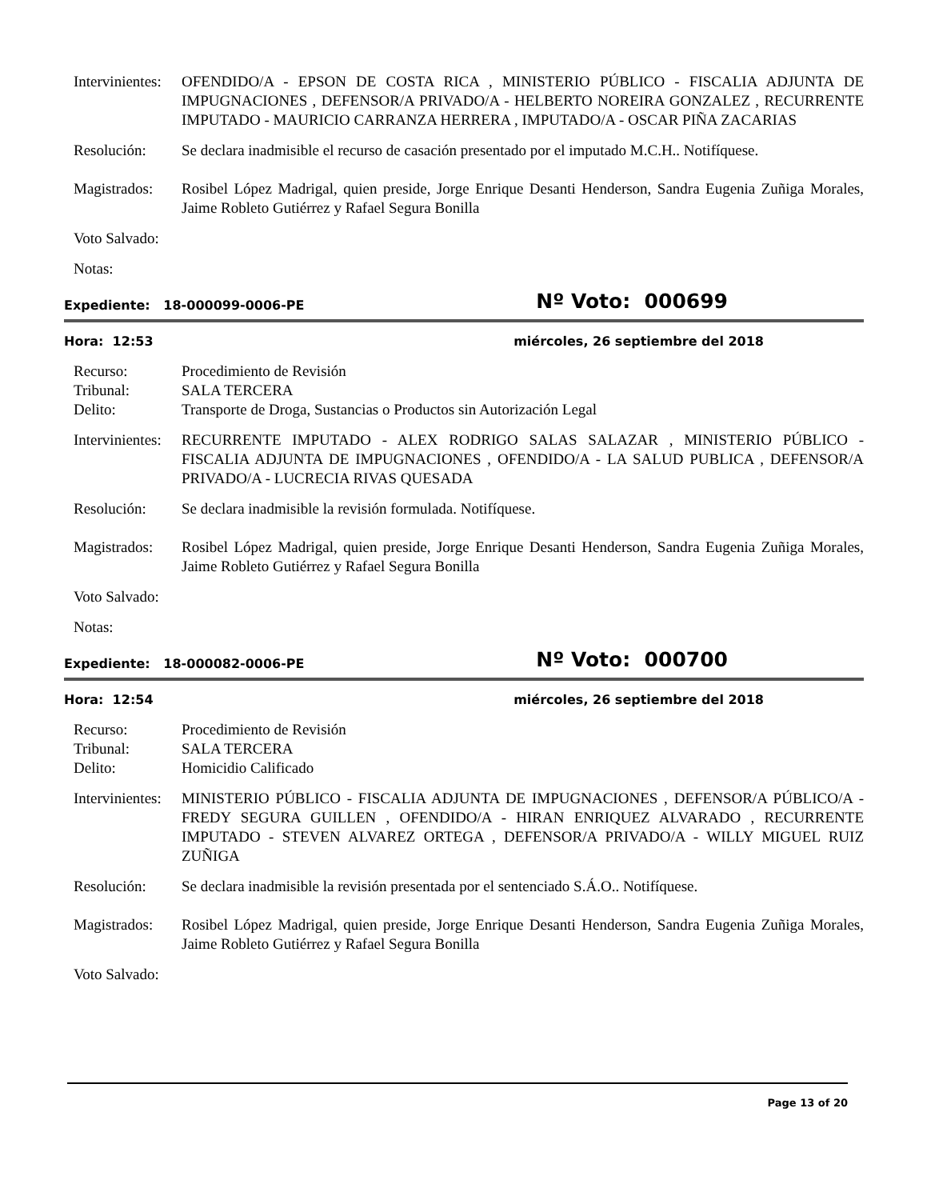Intervinientes:
OFENDIDO/A - EPSON DE COSTA RICA , MINISTERIO PÚBLICO - FISCALIA ADJUNTA DE IMPUGNACIONES , DEFENSOR/A PRIVADO/A - HELBERTO NOREIRA GONZALEZ , RECURRENTE IMPUTADO - MAURICIO CARRANZA HERRERA , IMPUTADO/A - OSCAR PIÑA ZACARIAS
Resolución: Se declara inadmisible el recurso de casación presentado por el imputado M.C.H.. Notifíquese.
Magistrados:
Rosibel López Madrigal, quien preside, Jorge Enrique Desanti Henderson, Sandra Eugenia Zuñiga Morales, Jaime Robleto Gutiérrez y Rafael Segura Bonilla
Voto Salvado:
Notas:
Expediente: 18-000099-0006-PE Nº Voto: 000699
Hora: 12:53 miércoles, 26 septiembre del 2018
Recurso: Procedimiento de Revisión
Tribunal: SALA TERCERA
Delito: Transporte de Droga, Sustancias o Productos sin Autorización Legal
Intervinientes:
RECURRENTE IMPUTADO - ALEX RODRIGO SALAS SALAZAR , MINISTERIO PÚBLICO - FISCALIA ADJUNTA DE IMPUGNACIONES , OFENDIDO/A - LA SALUD PUBLICA , DEFENSOR/A PRIVADO/A - LUCRECIA RIVAS QUESADA
Resolución: Se declara inadmisible la revisión formulada. Notifíquese.
Magistrados:
Rosibel López Madrigal, quien preside, Jorge Enrique Desanti Henderson, Sandra Eugenia Zuñiga Morales, Jaime Robleto Gutiérrez y Rafael Segura Bonilla
Voto Salvado:
Notas:
Expediente: 18-000082-0006-PE Nº Voto: 000700
Hora: 12:54 miércoles, 26 septiembre del 2018
Recurso: Procedimiento de Revisión
Tribunal: SALA TERCERA
Delito: Homicidio Calificado
Intervinientes:
MINISTERIO PÚBLICO - FISCALIA ADJUNTA DE IMPUGNACIONES , DEFENSOR/A PÚBLICO/A - FREDY SEGURA GUILLEN , OFENDIDO/A - HIRAN ENRIQUEZ ALVARADO , RECURRENTE IMPUTADO - STEVEN ALVAREZ ORTEGA , DEFENSOR/A PRIVADO/A - WILLY MIGUEL RUIZ ZUÑIGA
Resolución: Se declara inadmisible la revisión presentada por el sentenciado S.Á.O.. Notifíquese.
Magistrados:
Rosibel López Madrigal, quien preside, Jorge Enrique Desanti Henderson, Sandra Eugenia Zuñiga Morales, Jaime Robleto Gutiérrez y Rafael Segura Bonilla
Voto Salvado:
Page 13 of 20